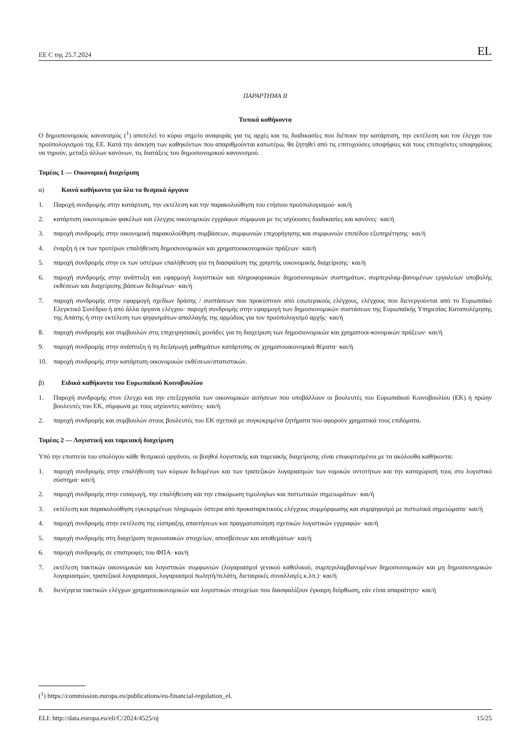ΕΕ C της 25.7.2024 EL
ΠΑΡΑΡΤΗΜΑ ΙΙ
Τυπικά καθήκοντα
Ο δημοσιονομικός κανονισμός (<sup>1</sup>) αποτελεί το κύριο σημείο αναφοράς για τις αρχές και τις διαδικασίες που διέπουν την κατάρτιση, την εκτέλεση και τον έλεγχο του προϋπολογισμού της ΕΕ. Κατά την άσκηση των καθηκόντων που απαριθμούνται κατωτέρω, θα ζητηθεί από τις επιτυχούσες υποψήφιες και τους επιτυχόντες υποψηφίους να τηρούν, μεταξύ άλλων κανόνων, τις διατάξεις του δημοσιονομικού κανονισμού.
Τομέας 1 — Οικονομική διαχείριση
α) Κοινά καθήκοντα για όλα τα θεσμικά όργανα
1. Παροχή συνδρομής στην κατάρτιση, την εκτέλεση και την παρακολούθηση του ετήσιου προϋπολογισμού· και/ή
2. κατάρτιση οικονομικών φακέλων και έλεγχος οικονομικών εγγράφων σύμφωνα με τις ισχύουσες διαδικασίες και κανόνες· και/ή
3. παροχή συνδρομής στην οικονομική παρακολούθηση συμβάσεων, συμφωνιών επιχορήγησης και συμφωνιών επιπέδου εξυπηρέτησης· και/ή
4. έναρξη ή εκ των προτέρων επαλήθευση δημοσιονομικών και χρηματοοικονομικών πράξεων· και/ή
5. παροχή συνδρομής στην εκ των υστέρων επαλήθευση για τη διασφάλιση της χρηστής οικονομικής διαχείρισης· και/ή
6. παροχή συνδρομής στην ανάπτυξη και εφαρμογή λογιστικών και πληροφοριακών δημοσιονομικών συστημάτων, συμπεριλαμ-βανομένων εργαλείων υποβολής εκθέσεων και διαχείρισης βάσεων δεδομένων· και/ή
7. παροχή συνδρομής στην εφαρμογή σχεδίων δράσης / συστάσεων που προκύπτουν από εσωτερικούς ελέγχους, ελέγχους που διενεργούνται από το Ευρωπαϊκό Ελεγκτικό Συνέδριο ή από άλλα όργανα ελέγχου· παροχή συνδρομής στην εφαρμογή των δημοσιονομικών συστάσεων της Ευρωπαϊκής Υπηρεσίας Καταπολέμησης της Απάτης ή στην εκτέλεση των ψηφισμάτων απαλλαγής της αρμόδιας για τον προϋπολογισμό αρχής· και/ή
8. παροχή συνδρομής και συμβουλών στις επιχειρησιακές μονάδες για τη διαχείριση των δημοσιονομικών και χρηματοοι-κονομικών πράξεων· και/ή
9. παροχή συνδρομής στην ανάπτυξη ή τη διεξαγωγή μαθημάτων κατάρτισης σε χρηματοοικονομικά θέματα· και/ή
10. παροχή συνδρομής στην κατάρτιση οικονομικών εκθέσεων/στατιστικών.
β) Ειδικά καθήκοντα του Ευρωπαϊκού Κοινοβουλίου
1. Παροχή συνδρομής στον έλεγχο και την επεξεργασία των οικονομικών αιτήσεων που υποβάλλουν οι βουλευτές του Ευρωπαϊκού Κοινοβουλίου (ΕΚ) ή πρώην βουλευτές του ΕΚ, σύμφωνα με τους ισχύοντες κανόνες· και/ή
2. παροχή συνδρομής και συμβουλών στους βουλευτές του ΕΚ σχετικά με συγκεκριμένα ζητήματα που αφορούν χρηματικά τους επιδόματα.
Τομέας 2 — Λογιστική και ταμειακή διαχείριση
Υπό την εποπτεία του υπολόγου κάθε θεσμικού οργάνου, οι βοηθοί λογιστικής και ταμειακής διαχείρισης είναι επιφορτισμένοι με τα ακόλουθα καθήκοντα:
1. παροχή συνδρομής στην επαλήθευση των κύριων δεδομένων και των τραπεζικών λογαριασμών των νομικών οντοτήτων και την καταχώρισή τους στο λογιστικό σύστημα· και/ή
2. παροχή συνδρομής στην εισαγωγή, την επαλήθευση και την επικύρωση τιμολογίων και πιστωτικών σημειωμάτων· και/ή
3. εκτέλεση και παρακολούθηση εγκεκριμένων πληρωμών ύστερα από προκαταρκτικούς ελέγχους συμμόρφωσης και συμψηφισμό με πιστωτικά σημειώματα· και/ή
4. παροχή συνδρομής στην εκτέλεση της είσπραξης απαιτήσεων και πραγματοποίηση σχετικών λογιστικών εγγραφών· και/ή
5. παροχή συνδρομής στη διαχείριση περιουσιακών στοιχείων, αποσβέσεων και αποθεμάτων· και/ή
6. παροχή συνδρομής σε επιστροφές του ΦΠΑ· και/ή
7. εκτέλεση τακτικών οικονομικών και λογιστικών συμφωνιών (λογαριασμοί γενικού καθολικού, συμπεριλαμβανομένων δημοσιονομικών και μη δημοσιονομικών λογαριασμών, τραπεζικοί λογαριασμοί, λογαριασμοί πωλητή/πελάτη, διεταιρικές συναλλαγές κ.λπ.)· και/ή
8. διενέργεια τακτικών ελέγχων χρηματοοικονομικών και λογιστικών στοιχείων που διασφαλίζουν έγκαιρη διόρθωση, εάν είναι απαραίτητο· και/ή
(<sup>1</sup>) https://commission.europa.eu/publications/eu-financial-regulation_el.
ELI: http://data.europa.eu/eli/C/2024/4525/oj 15/25